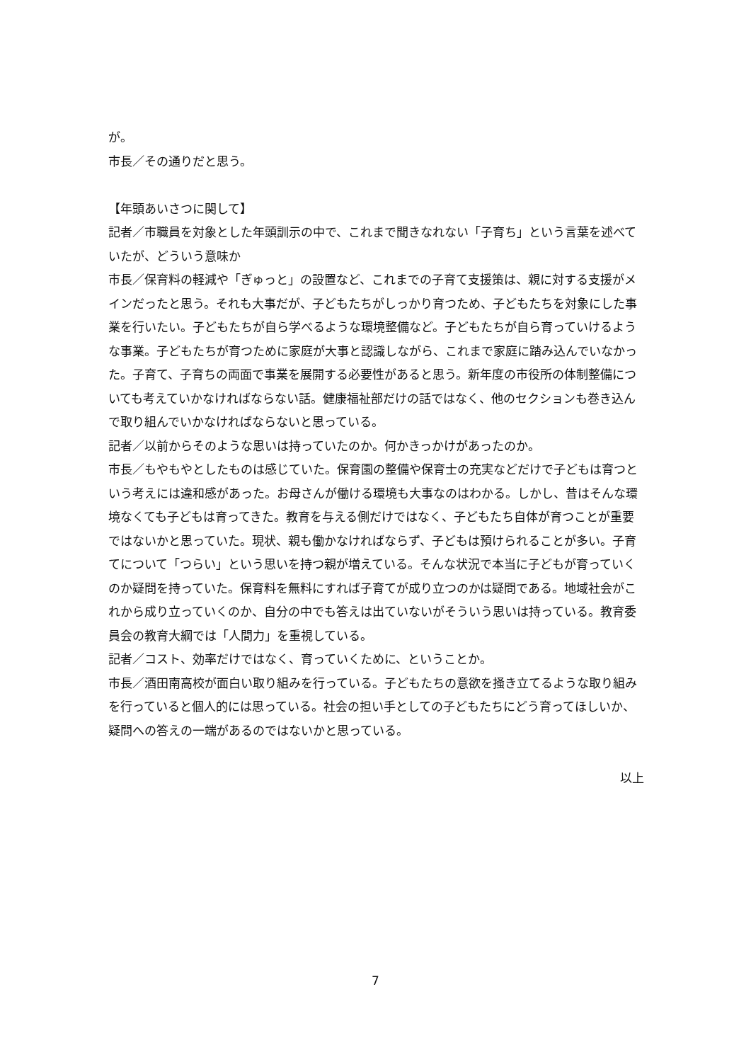が。
市長／その通りだと思う。
【年頭あいさつに関して】
記者／市職員を対象とした年頭訓示の中で、これまで聞きなれない「子育ち」という言葉を述べていたが、どういう意味か
市長／保育料の軽減や「ぎゅっと」の設置など、これまでの子育て支援策は、親に対する支援がメインだったと思う。それも大事だが、子どもたちがしっかり育つため、子どもたちを対象にした事業を行いたい。子どもたちが自ら学べるような環境整備など。子どもたちが自ら育っていけるような事業。子どもたちが育つために家庭が大事と認識しながら、これまで家庭に踏み込んでいなかった。子育て、子育ちの両面で事業を展開する必要性があると思う。新年度の市役所の体制整備についても考えていかなければならない話。健康福祉部だけの話ではなく、他のセクションも巻き込んで取り組んでいかなければならないと思っている。
記者／以前からそのような思いは持っていたのか。何かきっかけがあったのか。
市長／もやもやとしたものは感じていた。保育園の整備や保育士の充実などだけで子どもは育つという考えには違和感があった。お母さんが働ける環境も大事なのはわかる。しかし、昔はそんな環境なくても子どもは育ってきた。教育を与える側だけではなく、子どもたち自体が育つことが重要ではないかと思っていた。現状、親も働かなければならず、子どもは預けられることが多い。子育てについて「つらい」という思いを持つ親が増えている。そんな状況で本当に子どもが育っていくのか疑問を持っていた。保育料を無料にすれば子育てが成り立つのかは疑問である。地域社会がこれから成り立っていくのか、自分の中でも答えは出ていないがそういう思いは持っている。教育委員会の教育大綱では「人間力」を重視している。
記者／コスト、効率だけではなく、育っていくために、ということか。
市長／酒田南高校が面白い取り組みを行っている。子どもたちの意欲を掻き立てるような取り組みを行っていると個人的には思っている。社会の担い手としての子どもたちにどう育ってほしいか、疑問への答えの一端があるのではないかと思っている。
以上
7